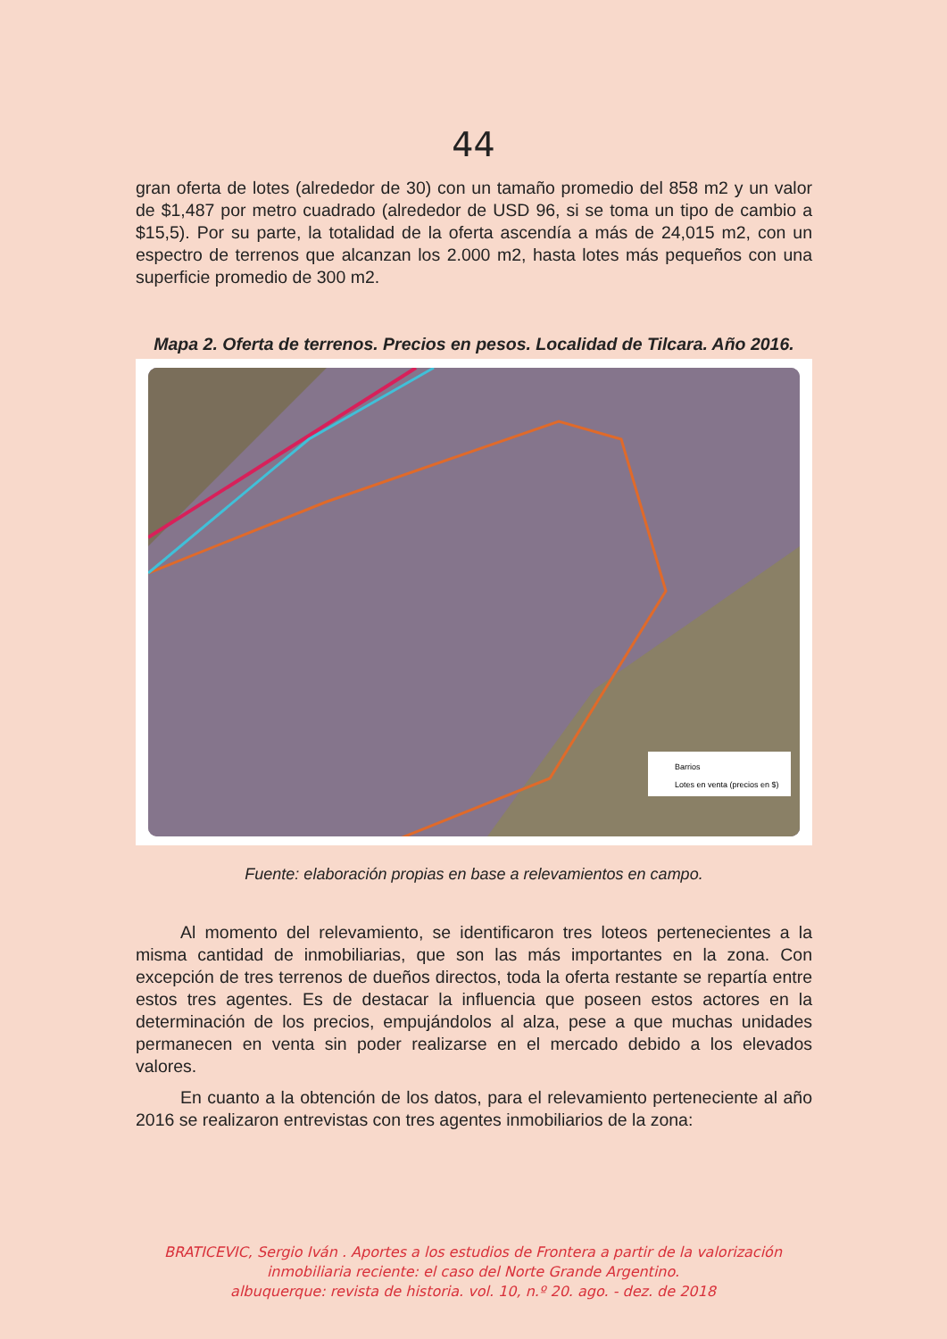44
gran oferta de lotes (alrededor de 30) con un tamaño promedio del 858 m2 y un valor de $1,487 por metro cuadrado (alrededor de USD 96, si se toma un tipo de cambio a $15,5). Por su parte, la totalidad de la oferta ascendía a más de 24,015 m2, con un espectro de terrenos que alcanzan los 2.000 m2, hasta lotes más pequeños con una superficie promedio de 300 m2.
Mapa 2. Oferta de terrenos. Precios en pesos. Localidad de Tilcara. Año 2016.
Barrios
Lotes en venta (precios en $)
Fuente: elaboración propias en base a relevamientos en campo.
Al momento del relevamiento, se identificaron tres loteos pertenecientes a la misma cantidad de inmobiliarias, que son las más importantes en la zona. Con excepción de tres terrenos de dueños directos, toda la oferta restante se repartía entre estos tres agentes. Es de destacar la influencia que poseen estos actores en la determinación de los precios, empujándolos al alza, pese a que muchas unidades permanecen en venta sin poder realizarse en el mercado debido a los elevados valores.
En cuanto a la obtención de los datos, para el relevamiento perteneciente al año 2016 se realizaron entrevistas con tres agentes inmobiliarios de la zona:
BRATICEVIC, Sergio Iván . Aportes a los estudios de Frontera a partir de la valorización inmobiliaria reciente: el caso del Norte Grande Argentino.
albuquerque: revista de historia. vol. 10, n.º 20. ago. - dez. de 2018